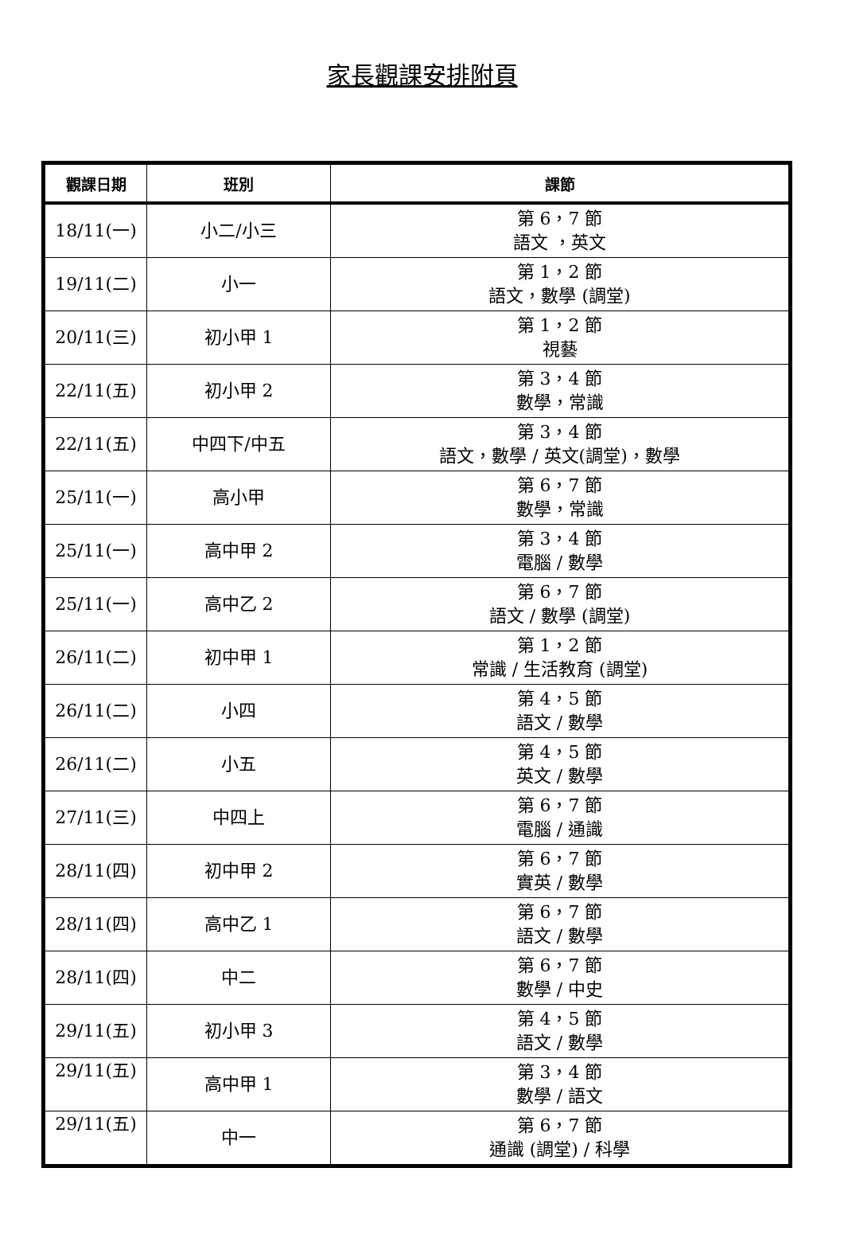家長觀課安排附頁
| 觀課日期 | 班別 | 課節 |
| --- | --- | --- |
| 18/11(一) | 小二/小三 | 第 6，7 節 語文 ，英文 |
| 19/11(二) | 小一 | 第 1，2 節 語文，數學 (調堂) |
| 20/11(三) | 初小甲 1 | 第 1，2 節 視藝 |
| 22/11(五) | 初小甲 2 | 第 3，4 節 數學，常識 |
| 22/11(五) | 中四下/中五 | 第 3，4 節 語文，數學 / 英文(調堂)，數學 |
| 25/11(一) | 高小甲 | 第 6，7 節 數學，常識 |
| 25/11(一) | 高中甲 2 | 第 3，4 節 電腦 / 數學 |
| 25/11(一) | 高中乙 2 | 第 6，7 節 語文 / 數學 (調堂) |
| 26/11(二) | 初中甲 1 | 第 1，2 節 常識 / 生活教育 (調堂) |
| 26/11(二) | 小四 | 第 4，5 節 語文 / 數學 |
| 26/11(二) | 小五 | 第 4，5 節 英文 / 數學 |
| 27/11(三) | 中四上 | 第 6，7 節 電腦 / 通識 |
| 28/11(四) | 初中甲 2 | 第 6，7 節 實英 / 數學 |
| 28/11(四) | 高中乙 1 | 第 6，7 節 語文 / 數學 |
| 28/11(四) | 中二 | 第 6，7 節 數學 / 中史 |
| 29/11(五) | 初小甲 3 | 第 4，5 節 語文 / 數學 |
| 29/11(五) | 高中甲 1 | 第 3，4 節 數學 / 語文 |
| 29/11(五) | 中一 | 第 6，7 節 通識 (調堂) / 科學 |